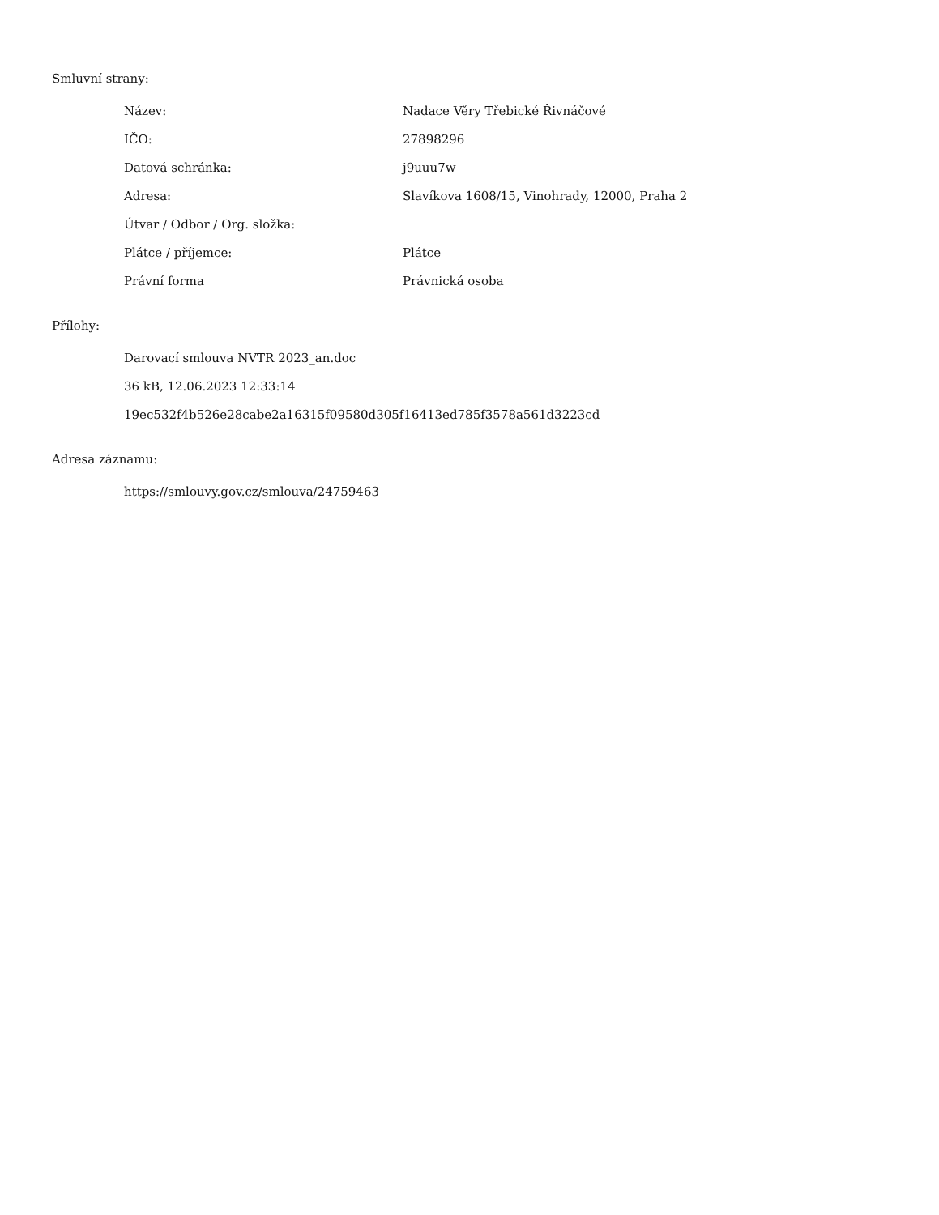Smluvní strany:
| Název: | Nadace Věry Třebické Řivnáčové |
| IČO: | 27898296 |
| Datová schránka: | j9uuu7w |
| Adresa: | Slavíkova 1608/15, Vinohrady, 12000, Praha 2 |
| Útvar / Odbor / Org. složka: | |
| Plátce / příjemce: | Plátce |
| Právní forma | Právnická osoba |
Přílohy:
Darovací smlouva NVTR 2023_an.doc
36 kB, 12.06.2023 12:33:14
19ec532f4b526e28cabe2a16315f09580d305f16413ed785f3578a561d3223cd
Adresa záznamu:
https://smlouvy.gov.cz/smlouva/24759463